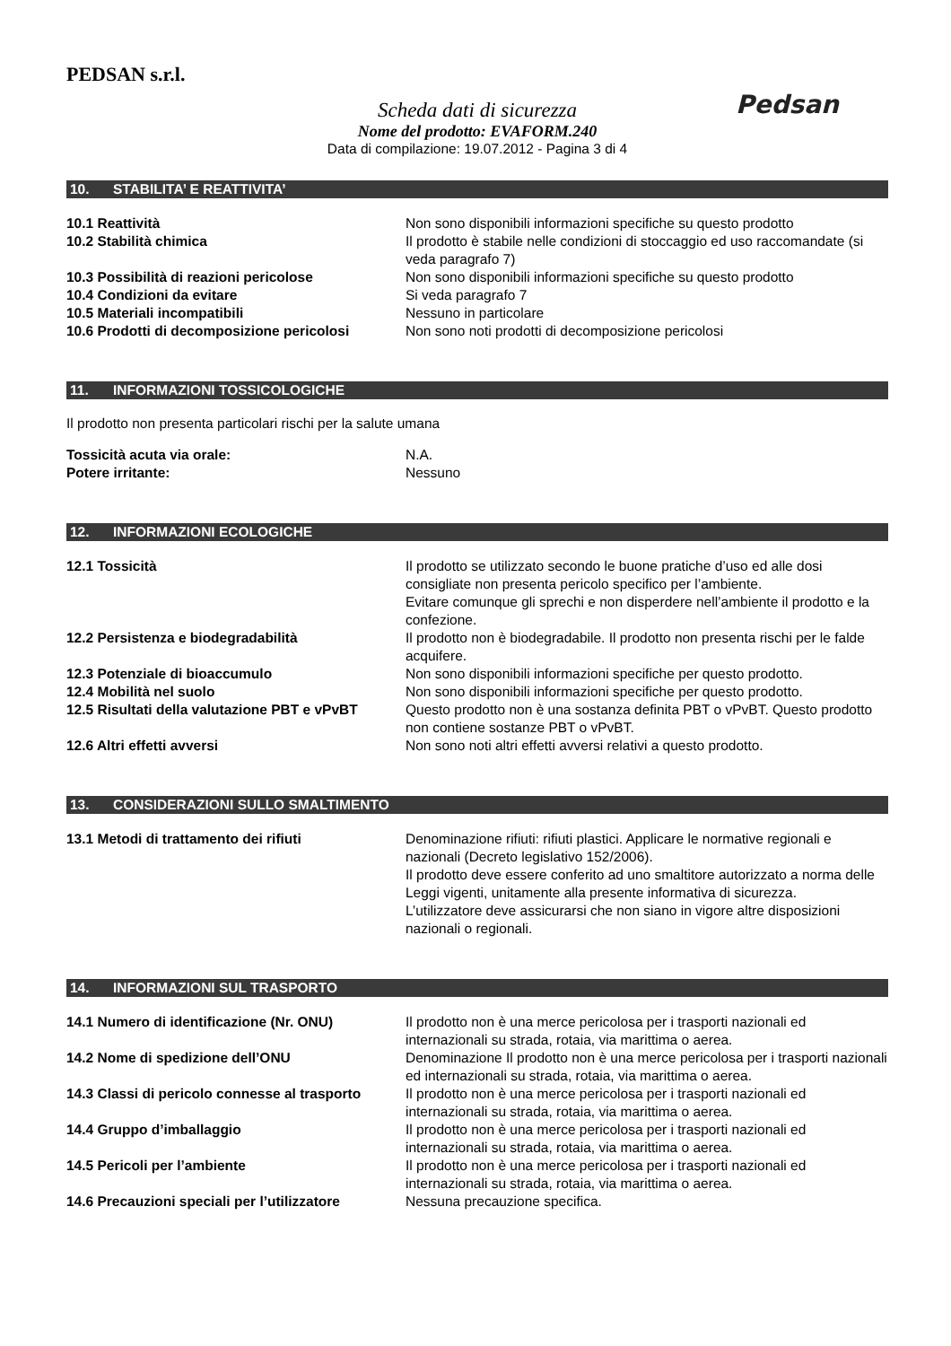PEDSAN s.r.l.
Pedsan
Scheda dati di sicurezza
Nome del prodotto: EVAFORM.240
Data di compilazione: 19.07.2012 - Pagina 3 di 4
10. STABILITA’ E REATTIVITA’
10.1 Reattività Non sono disponibili informazioni specifiche su questo prodotto
10.2 Stabilità chimica Il prodotto è stabile nelle condizioni di stoccaggio ed uso raccomandate (si veda paragrafo 7)
10.3 Possibilità di reazioni pericolose Non sono disponibili informazioni specifiche su questo prodotto
10.4 Condizioni da evitare Si veda paragrafo 7
10.5 Materiali incompatibili Nessuno in particolare
10.6 Prodotti di decomposizione pericolosi
Non sono noti prodotti di decomposizione pericolosi
11. INFORMAZIONI TOSSICOLOGICHE
Il prodotto non presenta particolari rischi per la salute umana
Tossicità acuta via orale: N.A.
Potere irritante: Nessuno
12. INFORMAZIONI ECOLOGICHE
12.1 Tossicità Il prodotto se utilizzato secondo le buone pratiche d’uso ed alle dosi consigliate non presenta pericolo specifico per l’ambiente.
Evitare comunque gli sprechi e non disperdere nell’ambiente il prodotto e la confezione.
12.2 Persistenza e biodegradabilità Il prodotto non è biodegradabile. Il prodotto non presenta rischi per le falde acquifere.
12.3 Potenziale di bioaccumulo Non sono disponibili informazioni specifiche per questo prodotto.
12.4 Mobilità nel suolo Non sono disponibili informazioni specifiche per questo prodotto.
12.5 Risultati della valutazione PBT e vPvBT
Questo prodotto non è una sostanza definita PBT o vPvBT. Questo prodotto non contiene sostanze PBT o vPvBT.
12.6 Altri effetti avversi Non sono noti altri effetti avversi relativi a questo prodotto.
13. CONSIDERAZIONI SULLO SMALTIMENTO
13.1 Metodi di trattamento dei rifiuti Denominazione rifiuti: rifiuti plastici. Applicare le normative regionali e nazionali (Decreto legislativo 152/2006).
Il prodotto deve essere conferito ad uno smaltitore autorizzato a norma delle Leggi vigenti, unitamente alla presente informativa di sicurezza.
L’utilizzatore deve assicurarsi che non siano in vigore altre disposizioni nazionali o regionali.
14. INFORMAZIONI SUL TRASPORTO
14.1 Numero di identificazione (Nr. ONU) Il prodotto non è una merce pericolosa per i trasporti nazionali ed internazionali su strada, rotaia, via marittima o aerea.
14.2 Nome di spedizione dell’ONU Denominazione Il prodotto non è una merce pericolosa per i trasporti nazionali ed internazionali su strada, rotaia, via marittima o aerea.
14.3 Classi di pericolo connesse al trasporto
Il prodotto non è una merce pericolosa per i trasporti nazionali ed internazionali su strada, rotaia, via marittima o aerea.
14.4 Gruppo d’imballaggio Il prodotto non è una merce pericolosa per i trasporti nazionali ed internazionali su strada, rotaia, via marittima o aerea.
14.5 Pericoli per l’ambiente Il prodotto non è una merce pericolosa per i trasporti nazionali ed internazionali su strada, rotaia, via marittima o aerea.
14.6 Precauzioni speciali per l’utilizzatore
Nessuna precauzione specifica.